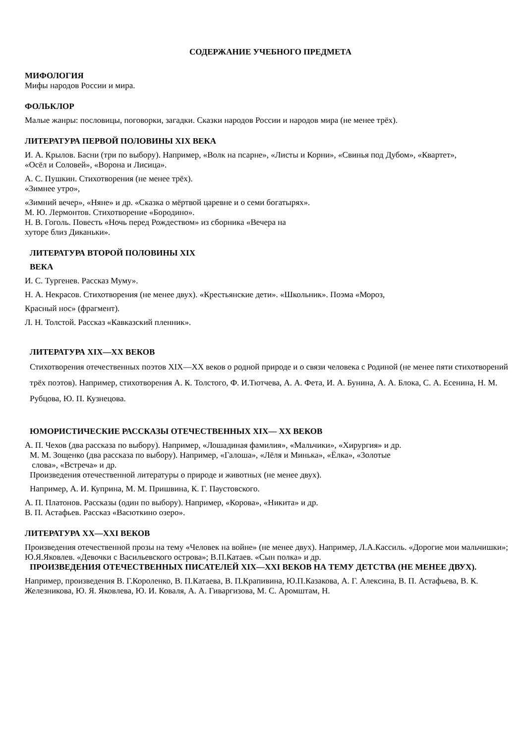СОДЕРЖАНИЕ УЧЕБНОГО ПРЕДМЕТА
МИФОЛОГИЯ
Мифы народов России и мира.
ФОЛЬКЛОР
Малые жанры: пословицы, поговорки, загадки. Сказки народов России и народов мира (не менее трёх).
ЛИТЕРАТУРА ПЕРВОЙ ПОЛОВИНЫ XIX ВЕКА
И. А. Крылов. Басни (три по выбору). Например, «Волк на псарне», «Листы и Корни», «Свинья под Дубом», «Квартет»,
«Осёл и Соловей», «Ворона и Лисица».
А. С. Пушкин. Стихотворения (не менее трёх).
«Зимнее утро»,
«Зимний вечер», «Няне» и др. «Сказка о мёртвой царевне и о семи богатырях».
М. Ю. Лермонтов. Стихотворение «Бородино».
Н. В. Гоголь. Повесть «Ночь перед Рождеством» из сборника «Вечера на
хуторе близ Диканьки».
ЛИТЕРАТУРА ВТОРОЙ ПОЛОВИНЫ XIX
ВЕКА
И. С. Тургенев. Рассказ Муму».
Н. А. Некрасов. Стихотворения (не менее двух). «Крестьянские дети». «Школьник». Поэма «Мороз,
Красный нос» (фрагмент).
Л. Н. Толстой. Рассказ «Кавказский пленник».
ЛИТЕРАТУРА XIX—XX ВЕКОВ
Стихотворения отечественных поэтов XIX—XX веков о родной природе и о связи человека с Родиной (не менее пяти стихотворений трёх поэтов). Например, стихотворения А. К. Толстого, Ф. И.Тютчева, А. А. Фета, И. А. Бунина, А. А. Блока, С. А. Есенина, Н. М. Рубцова, Ю. П. Кузнецова.
ЮМОРИСТИЧЕСКИЕ РАССКАЗЫ ОТЕЧЕСТВЕННЫХ XIX— XX ВЕКОВ
А. П. Чехов (два рассказа по выбору). Например, «Лошадиная фамилия», «Мальчики», «Хирургия» и др.
М. М. Зощенко (два рассказа по выбору). Например, «Галоша», «Лёля и Минька», «Ёлка», «Золотые
слова», «Встреча» и др.
Произведения отечественной литературы о природе и животных (не менее двух).
Например, А. И. Куприна, М. М. Пришвина, К. Г. Паустовского.
А. П. Платонов. Рассказы (один по выбору). Например, «Корова», «Никита» и др.
В. П. Астафьев. Рассказ «Васюткино озеро».
ЛИТЕРАТУРА XX—XXI ВЕКОВ
Произведения отечественной прозы на тему «Человек на войне» (не менее двух). Например, Л.А.Кассиль. «Дорогие мои мальчишки»; Ю.Я.Яковлев. «Девочки с Васильевского острова»; В.П.Катаев. «Сын полка» и др.
ПРОИЗВЕДЕНИЯ ОТЕЧЕСТВЕННЫХ ПИСАТЕЛЕЙ XIX—XXI ВЕКОВ НА ТЕМУ ДЕТСТВА (НЕ МЕНЕЕ ДВУХ).
Например, произведения В. Г.Короленко, В. П.Катаева, В. П.Крапивина, Ю.П.Казакова, А. Г. Алексина, В. П. Астафьева, В. К. Железникова, Ю. Я. Яковлева, Ю. И. Коваля, А. А. Гиваргизова, М. С. Аромштам, Н.